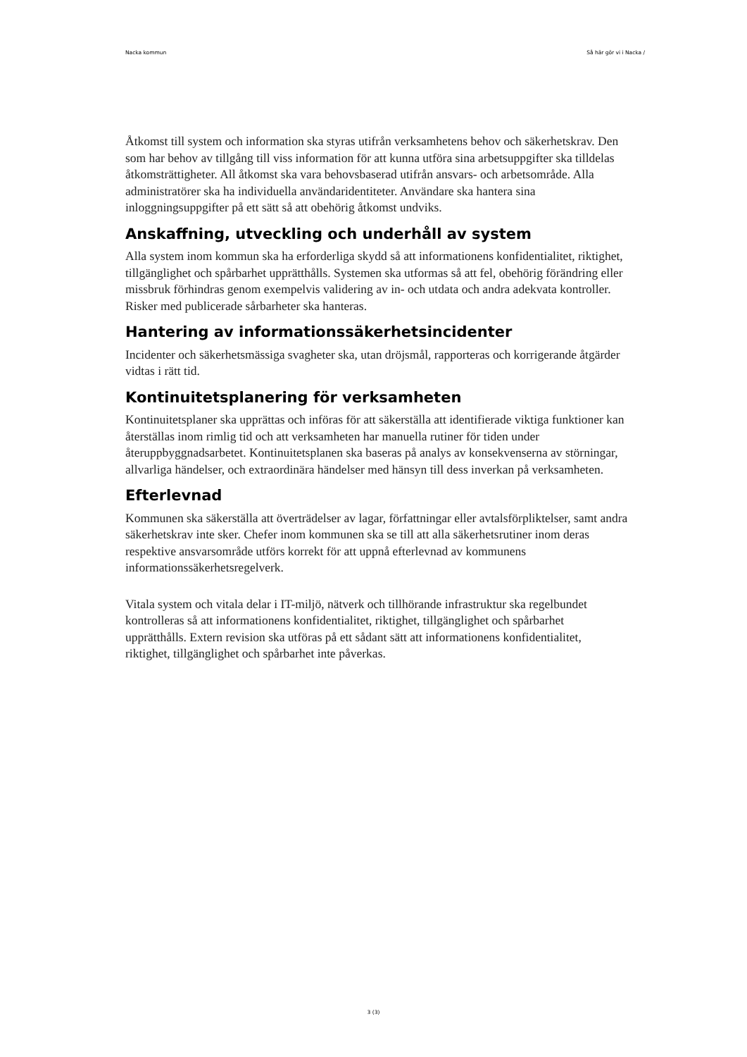Nacka kommun Så här gör vi i Nacka /
Åtkomst till system och information ska styras utifrån verksamhetens behov och säkerhetskrav. Den som har behov av tillgång till viss information för att kunna utföra sina arbetsuppgifter ska tilldelas åtkomsträttigheter. All åtkomst ska vara behovsbaserad utifrån ansvars- och arbetsområde. Alla administratörer ska ha individuella användaridentiteter. Användare ska hantera sina inloggningsuppgifter på ett sätt så att obehörig åtkomst undviks.
Anskaffning, utveckling och underhåll av system
Alla system inom kommun ska ha erforderliga skydd så att informationens konfidentialitet, riktighet, tillgänglighet och spårbarhet upprätthålls. Systemen ska utformas så att fel, obehörig förändring eller missbruk förhindras genom exempelvis validering av in- och utdata och andra adekvata kontroller. Risker med publicerade sårbarheter ska hanteras.
Hantering av informationssäkerhetsincidenter
Incidenter och säkerhetsmässiga svagheter ska, utan dröjsmål, rapporteras och korrigerande åtgärder vidtas i rätt tid.
Kontinuitetsplanering för verksamheten
Kontinuitetsplaner ska upprättas och införas för att säkerställa att identifierade viktiga funktioner kan återställas inom rimlig tid och att verksamheten har manuella rutiner för tiden under återuppbyggnadsarbetet. Kontinuitetsplanen ska baseras på analys av konsekvenserna av störningar, allvarliga händelser, och extraordinära händelser med hänsyn till dess inverkan på verksamheten.
Efterlevnad
Kommunen ska säkerställa att överträdelser av lagar, författningar eller avtalsförpliktelser, samt andra säkerhetskrav inte sker. Chefer inom kommunen ska se till att alla säkerhetsrutiner inom deras respektive ansvarsområde utförs korrekt för att uppnå efterlevnad av kommunens informationssäkerhetsregelverk.
Vitala system och vitala delar i IT-miljö, nätverk och tillhörande infrastruktur ska regelbundet kontrolleras så att informationens konfidentialitet, riktighet, tillgänglighet och spårbarhet upprätthålls. Extern revision ska utföras på ett sådant sätt att informationens konfidentialitet, riktighet, tillgänglighet och spårbarhet inte påverkas.
3 (3)